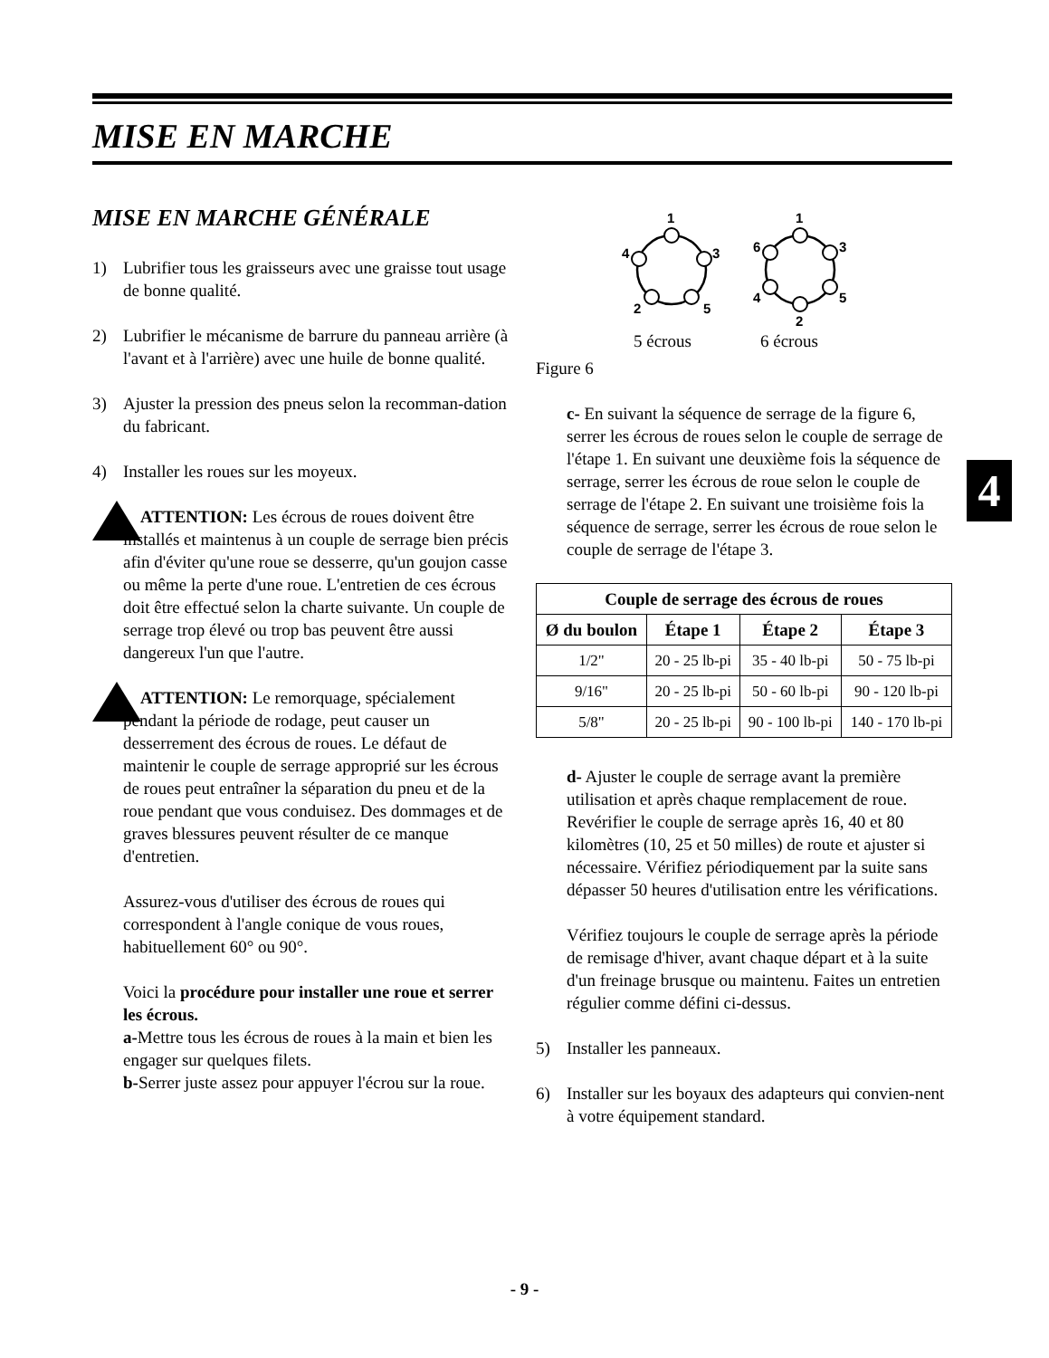MISE EN MARCHE
4
MISE EN MARCHE GÉNÉRALE
1) Lubrifier tous les graisseurs avec une graisse tout usage de bonne qualité.
2) Lubrifier le mécanisme de barrure du panneau arrière (à l'avant et à l'arrière) avec une huile de bonne qualité.
3) Ajuster la pression des pneus selon la recomman-dation du fabricant.
4) Installer les roues sur les moyeux.
ATTENTION: Les écrous de roues doivent être installés et maintenus à un couple de serrage bien précis afin d'éviter qu'une roue se desserre, qu'un goujon casse ou même la perte d'une roue. L'entretien de ces écrous doit être effectué selon la charte suivante. Un couple de serrage trop élevé ou trop bas peuvent être aussi dangereux l'un que l'autre.
ATTENTION: Le remorquage, spécialement pendant la période de rodage, peut causer un desserrement des écrous de roues. Le défaut de maintenir le couple de serrage approprié sur les écrous de roues peut entraîner la séparation du pneu et de la roue pendant que vous conduisez. Des dommages et de graves blessures peuvent résulter de ce manque d'entretien.
Assurez-vous d'utiliser des écrous de roues qui correspondent à l'angle conique de vous roues, habituellement 60° ou 90°.
Voici la procédure pour installer une roue et serrer les écrous.
a-Mettre tous les écrous de roues à la main et bien les engager sur quelques filets.
b-Serrer juste assez pour appuyer l'écrou sur la roue.
1
3
4
2
5
1
3
6
4
5
2
5 écrous
6 écrous
Figure 6
c- En suivant la séquence de serrage de la figure 6, serrer les écrous de roues selon le couple de serrage de l'étape 1. En suivant une deuxième fois la séquence de serrage, serrer les écrous de roue selon le couple de serrage de l'étape 2. En suivant une troisième fois la séquence de serrage, serrer les écrous de roue selon le couple de serrage de l'étape 3.
| Couple de serrage des écrous de roues | | | |
| --- | --- | --- | --- |
| Ø du boulon | Étape 1 | Étape 2 | Étape 3 |
| 1/2" | 20 - 25 lb-pi | 35 - 40 lb-pi | 50 - 75 lb-pi |
| 9/16" | 20 - 25 lb-pi | 50 - 60 lb-pi | 90 - 120 lb-pi |
| 5/8" | 20 - 25 lb-pi | 90 - 100 lb-pi | 140 - 170 lb-pi |
d- Ajuster le couple de serrage avant la première utilisation et après chaque remplacement de roue. Revérifier le couple de serrage après 16, 40 et 80 kilomètres (10, 25 et 50 milles) de route et ajuster si nécessaire. Vérifiez périodiquement par la suite sans dépasser 50 heures d'utilisation entre les vérifications.
Vérifiez toujours le couple de serrage après la période de remisage d'hiver, avant chaque départ et à la suite d'un freinage brusque ou maintenu. Faites un entretien régulier comme défini ci-dessus.
5) Installer les panneaux.
6) Installer sur les boyaux des adapteurs qui convien-nent à votre équipement standard.
- 9 -